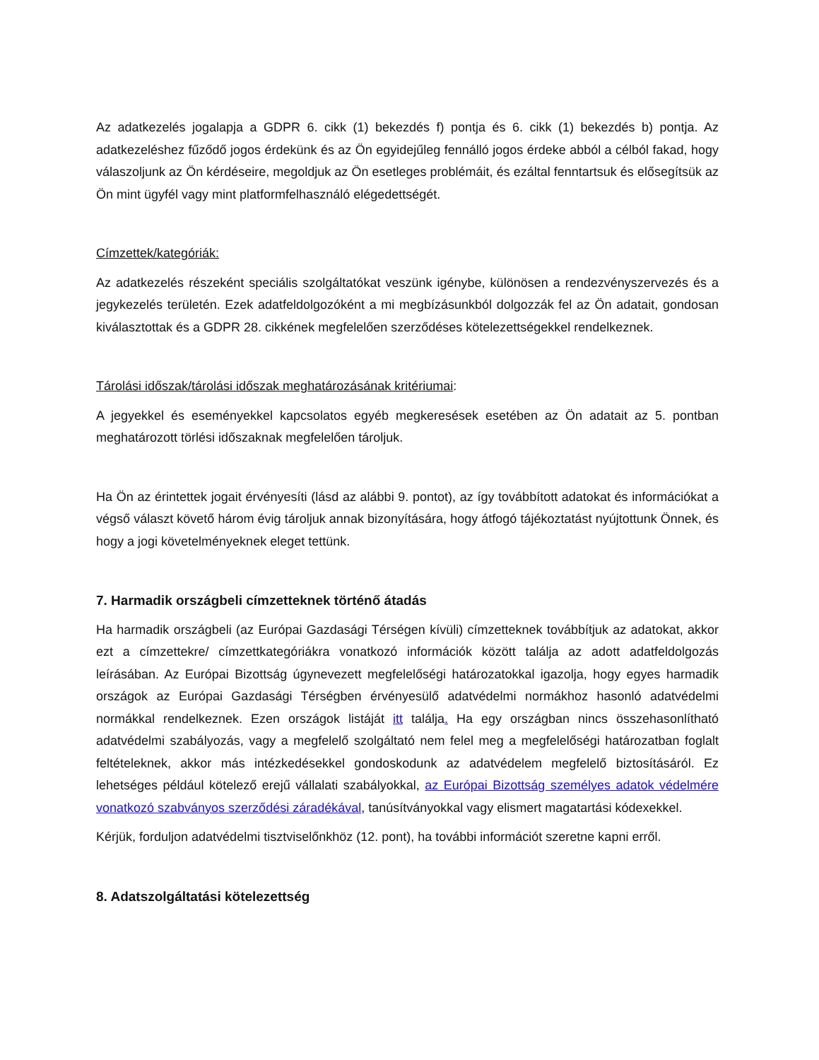Az adatkezelés jogalapja a GDPR 6. cikk (1) bekezdés f) pontja és 6. cikk (1) bekezdés b) pontja. Az adatkezeléshez fűződő jogos érdekünk és az Ön egyidejűleg fennálló jogos érdeke abból a célból fakad, hogy válaszoljunk az Ön kérdéseire, megoldjuk az Ön esetleges problémáit, és ezáltal fenntartsuk és elősegítsük az Ön mint ügyfél vagy mint platformfelhasználó elégedettségét.
Címzettek/kategóriák:
Az adatkezelés részeként speciális szolgáltatókat veszünk igénybe, különösen a rendezvényszervezés és a jegykezelés területén. Ezek adatfeldolgozóként a mi megbízásunkból dolgozzák fel az Ön adatait, gondosan kiválasztottak és a GDPR 28. cikkének megfelelően szerződéses kötelezettségekkel rendelkeznek.
Tárolási időszak/tárolási időszak meghatározásának kritériumai:
A jegyekkel és eseményekkel kapcsolatos egyéb megkeresések esetében az Ön adatait az 5. pontban meghatározott törlési időszaknak megfelelően tároljuk.
Ha Ön az érintettek jogait érvényesíti (lásd az alábbi 9. pontot), az így továbbított adatokat és információkat a végső választ követő három évig tároljuk annak bizonyítására, hogy átfogó tájékoztatást nyújtottunk Önnek, és hogy a jogi követelményeknek eleget tettünk.
7. Harmadik országbeli címzetteknek történő átadás
Ha harmadik országbeli (az Európai Gazdasági Térségen kívüli) címzetteknek továbbítjuk az adatokat, akkor ezt a címzettekre/ címzettkategóriákra vonatkozó információk között találja az adott adatfeldolgozás leírásában. Az Európai Bizottság úgynevezett megfelelőségi határozatokkal igazolja, hogy egyes harmadik országok az Európai Gazdasági Térségben érvényesülő adatvédelmi normákhoz hasonló adatvédelmi normákkal rendelkeznek. Ezen országok listáját itt találja. Ha egy országban nincs összehasonlítható adatvédelmi szabályozás, vagy a megfelelő szolgáltató nem felel meg a megfelelőségi határozatban foglalt feltételeknek, akkor más intézkedésekkel gondoskodunk az adatvédelem megfelelő biztosításáról. Ez lehetséges például kötelező erejű vállalati szabályokkal, az Európai Bizottság személyes adatok védelmére vonatkozó szabványos szerződési záradékával, tanúsítványokkal vagy elismert magatartási kódexekkel.
Kérjük, forduljon adatvédelmi tisztviselőnkhöz (12. pont), ha további információt szeretne kapni erről.
8. Adatszolgáltatási kötelezettség